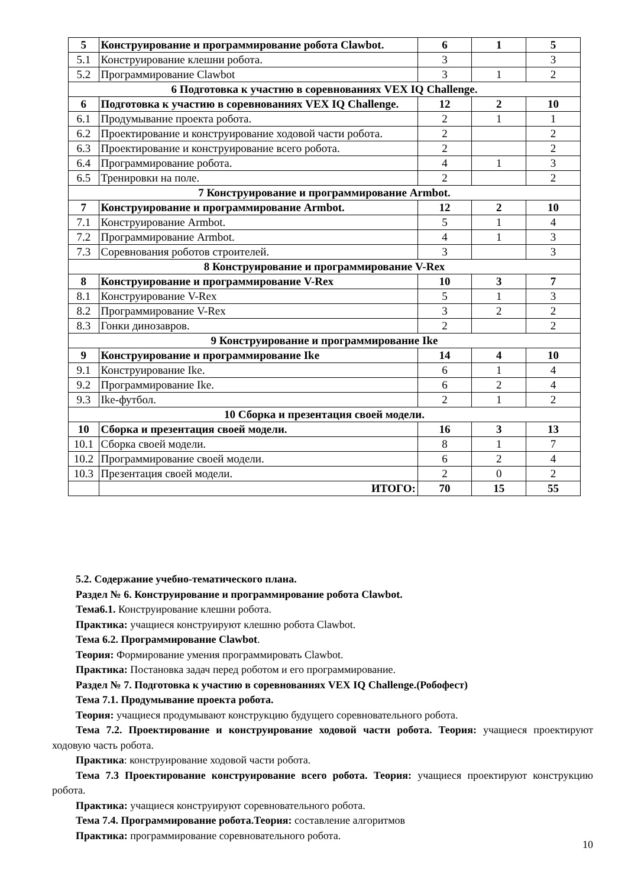| 5 | Конструирование и программирование робота Clawbot. | 6 | 1 | 5 |
| 5.1 | Конструирование клешни робота. | 3 | | 3 |
| 5.2 | Программирование Clawbot | 3 | 1 | 2 |
| 6 Подготовка к участию в соревнованиях VEX IQ Challenge. | | | | |
| 6 | Подготовка к участию в соревнованиях VEX IQ Challenge. | 12 | 2 | 10 |
| 6.1 | Продумывание проекта робота. | 2 | 1 | 1 |
| 6.2 | Проектирование и конструирование ходовой части робота. | 2 | | 2 |
| 6.3 | Проектирование и конструирование всего робота. | 2 | | 2 |
| 6.4 | Программирование робота. | 4 | 1 | 3 |
| 6.5 | Тренировки на поле. | 2 | | 2 |
| 7 Конструирование и программирование Armbot. | | | | |
| 7 | Конструирование и программирование Armbot. | 12 | 2 | 10 |
| 7.1 | Конструирование Armbot. | 5 | 1 | 4 |
| 7.2 | Программирование Armbot. | 4 | 1 | 3 |
| 7.3 | Соревнования роботов строителей. | 3 | | 3 |
| 8 Конструирование и программирование V-Rex | | | | |
| 8 | Конструирование и программирование V-Rex | 10 | 3 | 7 |
| 8.1 | Конструирование V-Rex | 5 | 1 | 3 |
| 8.2 | Программирование V-Rex | 3 | 2 | 2 |
| 8.3 | Гонки динозавров. | 2 | | 2 |
| 9 Конструирование и программирование Ike | | | | |
| 9 | Конструирование и программирование Ike | 14 | 4 | 10 |
| 9.1 | Конструирование Ike. | 6 | 1 | 4 |
| 9.2 | Программирование Ike. | 6 | 2 | 4 |
| 9.3 | Ike-футбол. | 2 | 1 | 2 |
| 10 Сборка и презентация своей модели. | | | | |
| 10 | Сборка и презентация своей модели. | 16 | 3 | 13 |
| 10.1 | Сборка своей модели. | 8 | 1 | 7 |
| 10.2 | Программирование своей модели. | 6 | 2 | 4 |
| 10.3 | Презентация своей модели. | 2 | 0 | 2 |
| | ИТОГО: | 70 | 15 | 55 |
5.2. Содержание учебно-тематического плана.
Раздел № 6. Конструирование и программирование робота Clawbot.
Тема6.1. Конструирование клешни робота.
Практика: учащиеся конструируют клешню робота Clawbot.
Тема 6.2. Программирование Clawbot.
Теория: Формирование умения программировать Clawbot.
Практика: Постановка задач перед роботом и его программирование.
Раздел № 7. Подготовка к участию в соревнованиях VEX IQ Challenge.(Робофест)
Тема 7.1. Продумывание проекта робота.
Теория: учащиеся продумывают конструкцию будущего соревновательного робота.
Тема 7.2. Проектирование и конструирование ходовой части робота. Теория: учащиеся проектируют ходовую часть робота.
Практика: конструирование ходовой части робота.
Тема 7.3 Проектирование конструирование всего робота. Теория: учащиеся проектируют конструкцию робота.
Практика: учащиеся конструируют соревновательного робота.
Тема 7.4. Программирование робота.Теория: составление алгоритмов
Практика: программирование соревновательного робота.
10